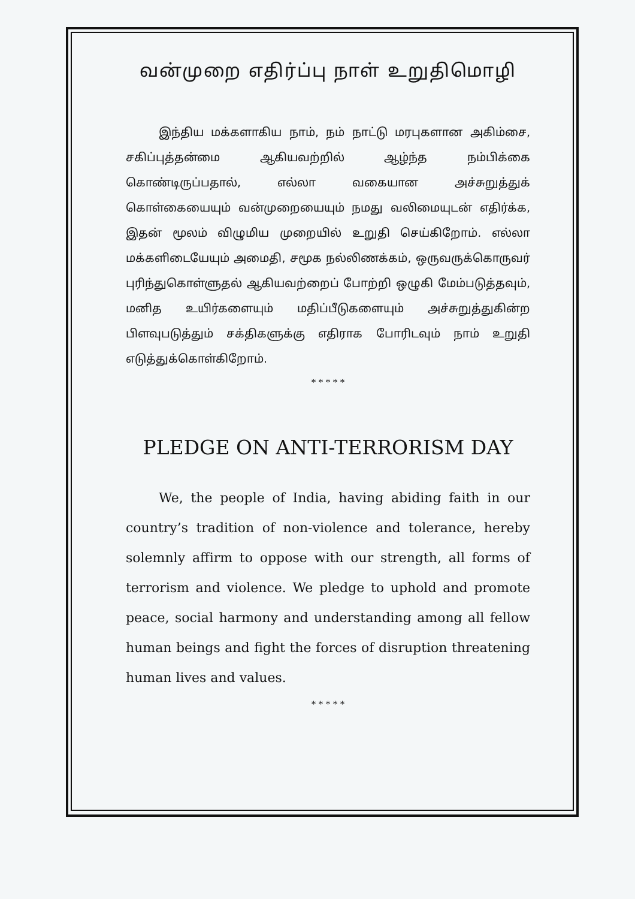வன்முறை எதிர்ப்பு நாள் உறுதிமொழி
இந்திய மக்களாகிய நாம், நம் நாட்டு மரபுகளான அகிம்சை, சகிப்புத்தன்மை ஆகியவற்றில் ஆழ்ந்த நம்பிக்கை கொண்டிருப்பதால், எல்லா வகையான அச்சுறுத்துக் கொள்கையையும் வன்முறையையும் நமது வலிமையுடன் எதிர்க்க, இதன் மூலம் விழுமிய முறையில் உறுதி செய்கிறோம். எல்லா மக்களிடையேயும் அமைதி, சமூக நல்லிணக்கம், ஒருவருக்கொருவர் புரிந்துகொள்ளுதல் ஆகியவற்றைப் போற்றி ஒழுகி மேம்படுத்தவும், மனித உயிர்களையும் மதிப்பீடுகளையும் அச்சுறுத்துகின்ற பிளவுபடுத்தும் சக்திகளுக்கு எதிராக போரிடவும் நாம் உறுதி எடுத்துக்கொள்கிறோம்.
* * * * *
PLEDGE ON ANTI-TERRORISM DAY
We, the people of India, having abiding faith in our country’s tradition of non-violence and tolerance, hereby solemnly affirm to oppose with our strength, all forms of terrorism and violence. We pledge to uphold and promote peace, social harmony and understanding among all fellow human beings and fight the forces of disruption threatening human lives and values.
* * * * *